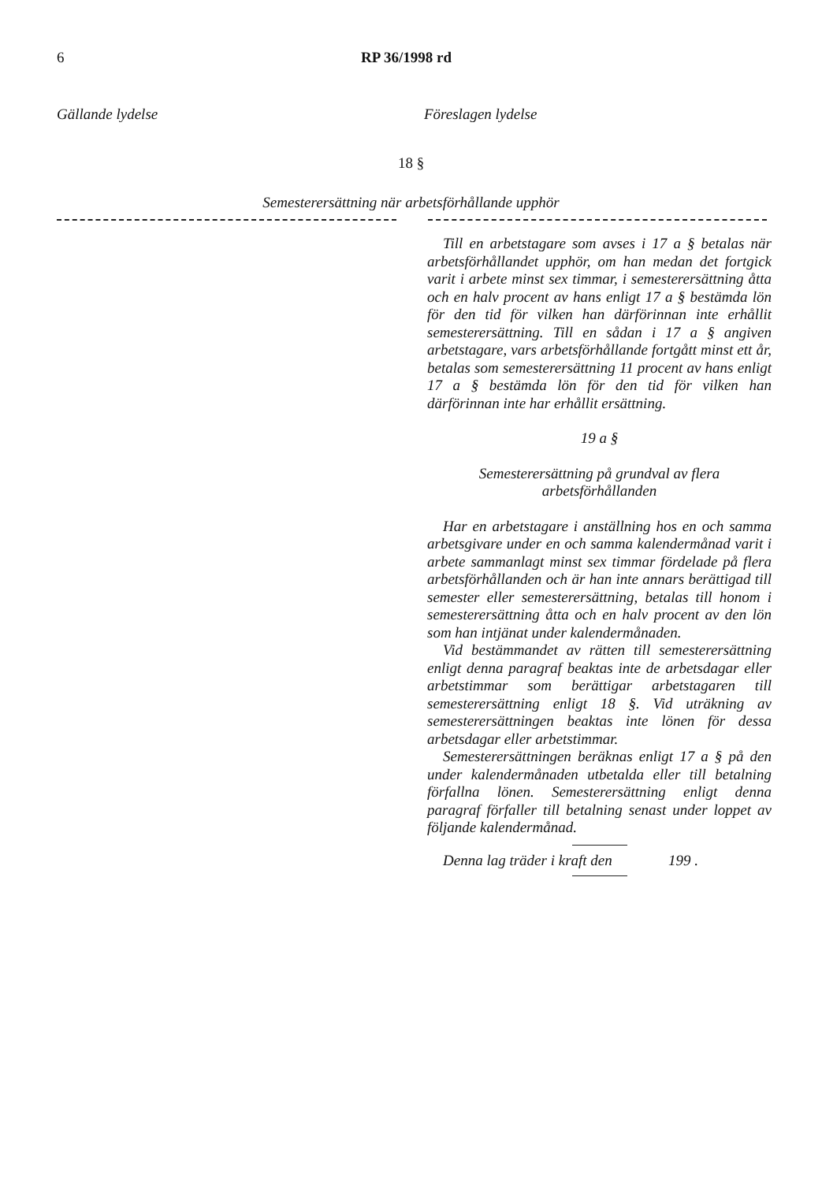6 RP 36/1998 rd
Gällande lydelse Föreslagen lydelse
18 §
Semesterersättning när arbetsförhållande upphör
Till en arbetstagare som avses i 17 a § betalas när arbetsförhållandet upphör, om han medan det fortgick varit i arbete minst sex timmar, i semesterersättning åtta och en halv procent av hans enligt 17 a § bestämda lön för den tid för vilken han därförinnan inte erhållit semesterersättning. Till en sådan i 17 a § angiven arbetstagare, vars arbetsförhållande fortgått minst ett år, betalas som semesterersättning 11 procent av hans enligt 17 a § bestämda lön för den tid för vilken han därförinnan inte har erhållit ersättning.
19 a §
Semesterersättning på grundval av flera arbetsförhållanden
Har en arbetstagare i anställning hos en och samma arbetsgivare under en och samma kalendermånad varit i arbete sammanlagt minst sex timmar fördelade på flera arbetsförhållanden och är han inte annars berättigad till semester eller semesterersättning, betalas till honom i semesterersättning åtta och en halv procent av den lön som han intjänat under kalendermånaden.
Vid bestämmandet av rätten till semesterersättning enligt denna paragraf beaktas inte de arbetsdagar eller arbetstimmar som berättigar arbetstagaren till semesterersättning enligt 18 §. Vid uträkning av semesterersättningen beaktas inte lönen för dessa arbetsdagar eller arbetstimmar.
Semesterersättningen beräknas enligt 17 a § på den under kalendermånaden utbetalda eller till betalning förfallna lönen. Semesterersättning enligt denna paragraf förfaller till betalning senast under loppet av följande kalendermånad.
Denna lag träder i kraft den 199 .